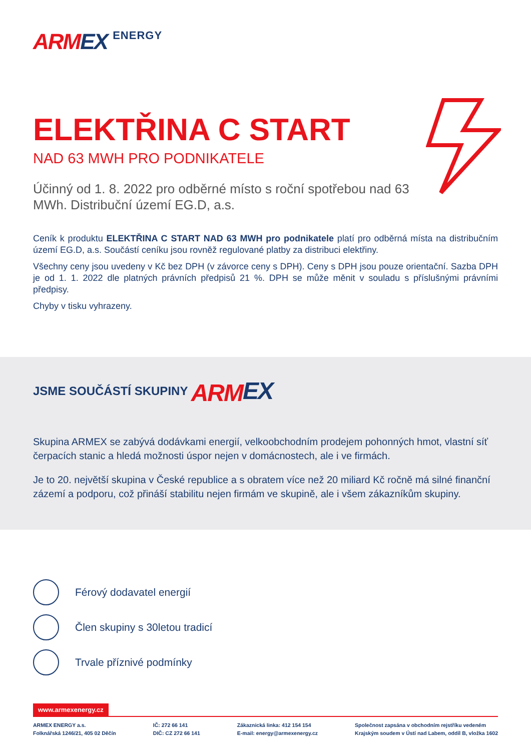ARM EX ENERGY
ELEKTŘINA C START
NAD 63 MWH PRO PODNIKATELE
Účinný od 1. 8. 2022 pro odběrné místo s roční spotřebou nad 63 MWh. Distribuční území EG.D, a.s.
Ceník k produktu ELEKTŘINA C START NAD 63 MWH pro podnikatele platí pro odběrná místa na distribučním území EG.D, a.s. Součástí ceníku jsou rovněž regulované platby za distribuci elektřiny.
Všechny ceny jsou uvedeny v Kč bez DPH (v závorce ceny s DPH). Ceny s DPH jsou pouze orientační. Sazba DPH je od 1. 1. 2022 dle platných právních předpisů 21 %. DPH se může měnit v souladu s příslušnými právními předpisy.
Chyby v tisku vyhrazeny.
JSME SOUČÁSTÍ SKUPINY ARMEX
Skupina ARMEX se zabývá dodávkami energií, velkoobchodním prodejem pohonných hmot, vlastní síť čerpacích stanic a hledá možnosti úspor nejen v domácnostech, ale i ve firmách.
Je to 20. největší skupina v České republice a s obratem více než 20 miliard Kč ročně má silné finanční zázemí a podporu, což přináší stabilitu nejen firmám ve skupině, ale i všem zákazníkům skupiny.
Férový dodavatel energií
Člen skupiny s 30letou tradicí
Trvale příznivé podmínky
www.armexenergy.cz
ARMEX ENERGY a.s.
Folknářská 1246/21, 405 02 Děčín
IČ: 272 66 141
DIČ: CZ 272 66 141
Zákaznická linka: 412 154 154
E-mail: energy@armexenergy.cz
Společnost zapsána v obchodním rejstříku vedeném
Krajským soudem v Ústí nad Labem, oddíl B, vložka 1602